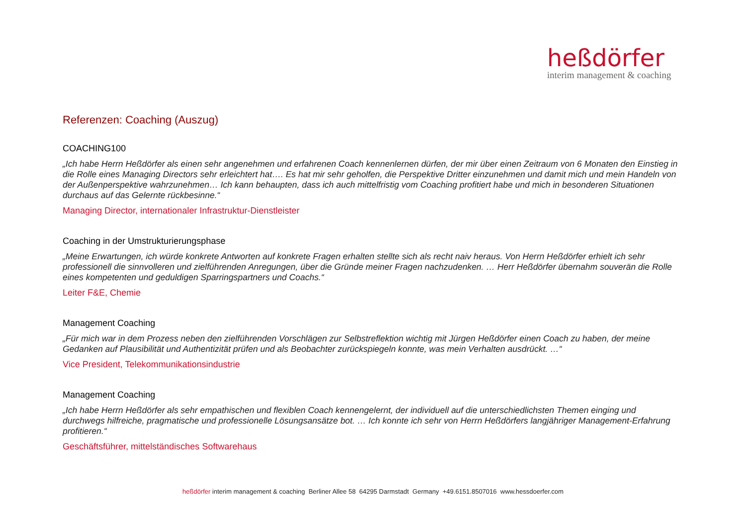heßdörfer
interim management & coaching
Referenzen: Coaching (Auszug)
COACHING100
„Ich habe Herrn Heßdörfer als einen sehr angenehmen und erfahrenen Coach kennenlernen dürfen, der mir über einen Zeitraum von 6 Monaten den Einstieg in die Rolle eines Managing Directors sehr erleichtert hat…. Es hat mir sehr geholfen, die Perspektive Dritter einzunehmen und damit mich und mein Handeln von der Außenperspektive wahrzunehmen… Ich kann behaupten, dass ich auch mittelfristig vom Coaching profitiert habe und mich in besonderen Situationen durchaus auf das Gelernte rückbesinne.“
Managing Director, internationaler Infrastruktur-Dienstleister
Coaching in der Umstrukturierungsphase
„Meine Erwartungen, ich würde konkrete Antworten auf konkrete Fragen erhalten stellte sich als recht naiv heraus. Von Herrn Heßdörfer erhielt ich sehr professionell die sinnvolleren und zielführenden Anregungen, über die Gründe meiner Fragen nachzudenken. … Herr Heßdörfer übernahm souverän die Rolle eines kompetenten und geduldigen Sparringspartners und Coachs.“
Leiter F&E, Chemie
Management Coaching
„Für mich war in dem Prozess neben den zielführenden Vorschlägen zur Selbstreflektion wichtig mit Jürgen Heßdörfer einen Coach zu haben, der meine Gedanken auf Plausibilität und Authentizität prüfen und als Beobachter zurückspiegeln konnte, was mein Verhalten ausdrückt. …“
Vice President, Telekommunikationsindustrie
Management Coaching
„Ich habe Herrn Heßdörfer als sehr empathischen und flexiblen Coach kennengelernt, der individuell auf die unterschiedlichsten Themen einging und durchwegs hilfreiche, pragmatische und professionelle Lösungsansätze bot. … Ich konnte ich sehr von Herrn Heßdörfers langjähriger Management-Erfahrung profitieren.“
Geschäftsführer, mittelständisches Softwarehaus
heßdörfer interim management & coaching Berliner Allee 58 64295 Darmstadt Germany +49.6151.8507016 www.hessdoerfer.com